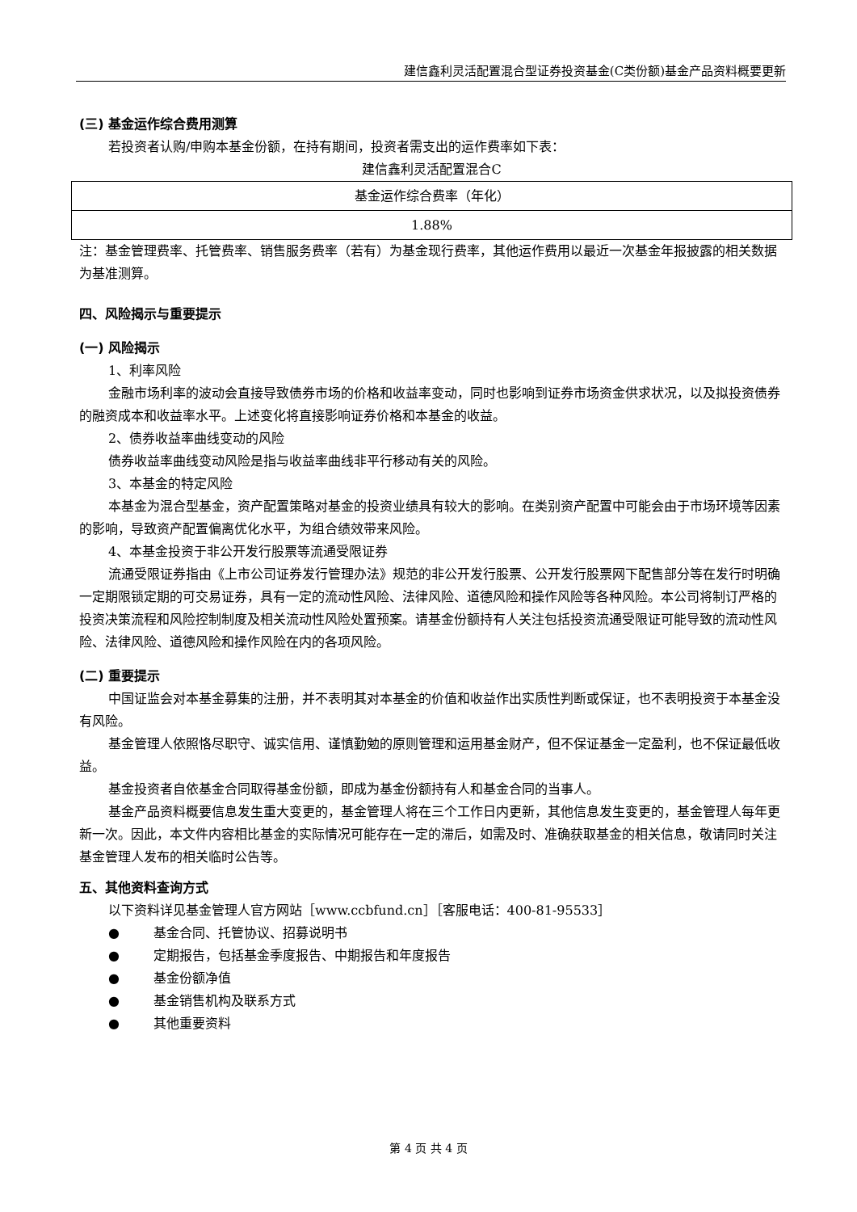建信鑫利灵活配置混合型证券投资基金(C类份额)基金产品资料概要更新
(三) 基金运作综合费用测算
若投资者认购/申购本基金份额，在持有期间，投资者需支出的运作费率如下表：
建信鑫利灵活配置混合C
| 基金运作综合费率（年化） |
| 1.88% |
注：基金管理费率、托管费率、销售服务费率（若有）为基金现行费率，其他运作费用以最近一次基金年报披露的相关数据为基准测算。
四、风险揭示与重要提示
(一) 风险揭示
1、利率风险
金融市场利率的波动会直接导致债券市场的价格和收益率变动，同时也影响到证券市场资金供求状况，以及拟投资债券的融资成本和收益率水平。上述变化将直接影响证券价格和本基金的收益。
2、债券收益率曲线变动的风险
债券收益率曲线变动风险是指与收益率曲线非平行移动有关的风险。
3、本基金的特定风险
本基金为混合型基金，资产配置策略对基金的投资业绩具有较大的影响。在类别资产配置中可能会由于市场环境等因素的影响，导致资产配置偏离优化水平，为组合绩效带来风险。
4、本基金投资于非公开发行股票等流通受限证券
流通受限证券指由《上市公司证券发行管理办法》规范的非公开发行股票、公开发行股票网下配售部分等在发行时明确一定期限锁定期的可交易证券，具有一定的流动性风险、法律风险、道德风险和操作风险等各种风险。本公司将制订严格的投资决策流程和风险控制制度及相关流动性风险处置预案。请基金份额持有人关注包括投资流通受限证可能导致的流动性风险、法律风险、道德风险和操作风险在内的各项风险。
(二) 重要提示
中国证监会对本基金募集的注册，并不表明其对本基金的价值和收益作出实质性判断或保证，也不表明投资于本基金没有风险。
基金管理人依照恪尽职守、诚实信用、谨慎勤勉的原则管理和运用基金财产，但不保证基金一定盈利，也不保证最低收益。
基金投资者自依基金合同取得基金份额，即成为基金份额持有人和基金合同的当事人。
基金产品资料概要信息发生重大变更的，基金管理人将在三个工作日内更新，其他信息发生变更的，基金管理人每年更新一次。因此，本文件内容相比基金的实际情况可能存在一定的滞后，如需及时、准确获取基金的相关信息，敬请同时关注基金管理人发布的相关临时公告等。
五、其他资料查询方式
以下资料详见基金管理人官方网站［www.ccbfund.cn］［客服电话：400-81-95533］
● 基金合同、托管协议、招募说明书
● 定期报告，包括基金季度报告、中期报告和年度报告
● 基金份额净值
● 基金销售机构及联系方式
● 其他重要资料
第 4 页 共 4 页